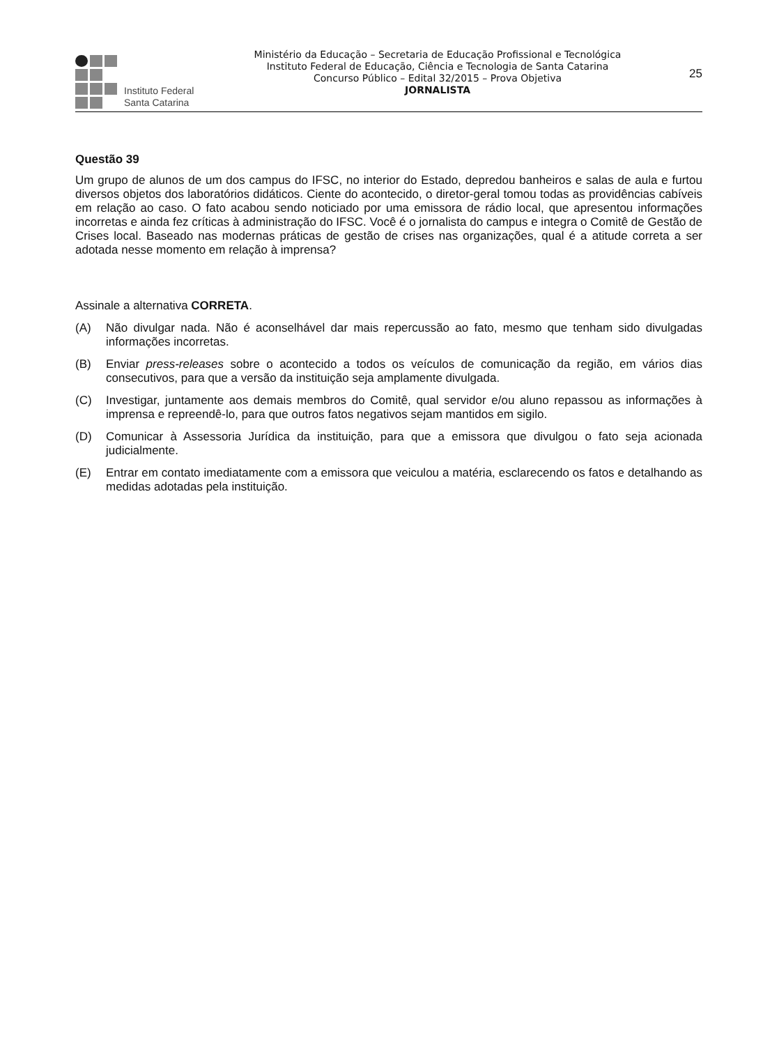Instituto Federal
Santa Catarina
Ministério da Educação – Secretaria de Educação Profissional e Tecnológica
Instituto Federal de Educação, Ciência e Tecnologia de Santa Catarina
Concurso Público – Edital 32/2015 – Prova Objetiva
JORNALISTA
25
Questão 39
Um grupo de alunos de um dos campus do IFSC, no interior do Estado, depredou banheiros e salas de aula e furtou diversos objetos dos laboratórios didáticos. Ciente do acontecido, o diretor-geral tomou todas as providências cabíveis em relação ao caso. O fato acabou sendo noticiado por uma emissora de rádio local, que apresentou informações incorretas e ainda fez críticas à administração do IFSC. Você é o jornalista do campus e integra o Comitê de Gestão de Crises local. Baseado nas modernas práticas de gestão de crises nas organizações, qual é a atitude correta a ser adotada nesse momento em relação à imprensa?
Assinale a alternativa CORRETA.
(A) Não divulgar nada. Não é aconselhável dar mais repercussão ao fato, mesmo que tenham sido divulgadas informações incorretas.
(B) Enviar press-releases sobre o acontecido a todos os veículos de comunicação da região, em vários dias consecutivos, para que a versão da instituição seja amplamente divulgada.
(C) Investigar, juntamente aos demais membros do Comitê, qual servidor e/ou aluno repassou as informações à imprensa e repreendê-lo, para que outros fatos negativos sejam mantidos em sigilo.
(D) Comunicar à Assessoria Jurídica da instituição, para que a emissora que divulgou o fato seja acionada judicialmente.
(E) Entrar em contato imediatamente com a emissora que veiculou a matéria, esclarecendo os fatos e detalhando as medidas adotadas pela instituição.